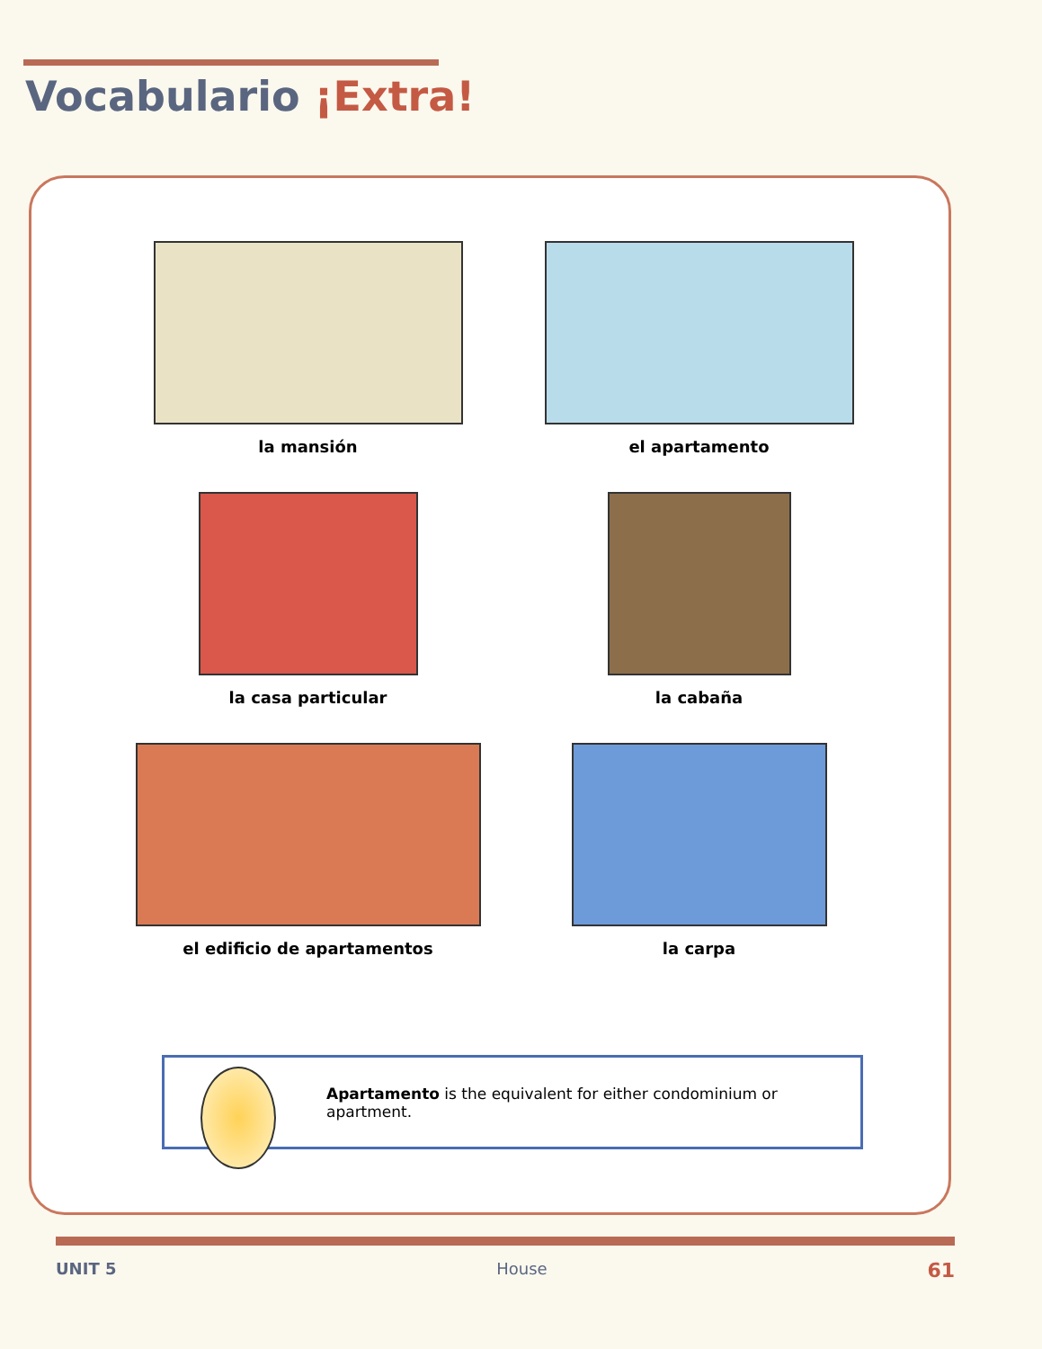Vocabulario ¡Extra!
la mansión
el apartamento
la casa particular
la cabaña
el edificio de apartamentos
la carpa
Apartamento is the equivalent for either condominium or apartment.
UNIT 5 House 61